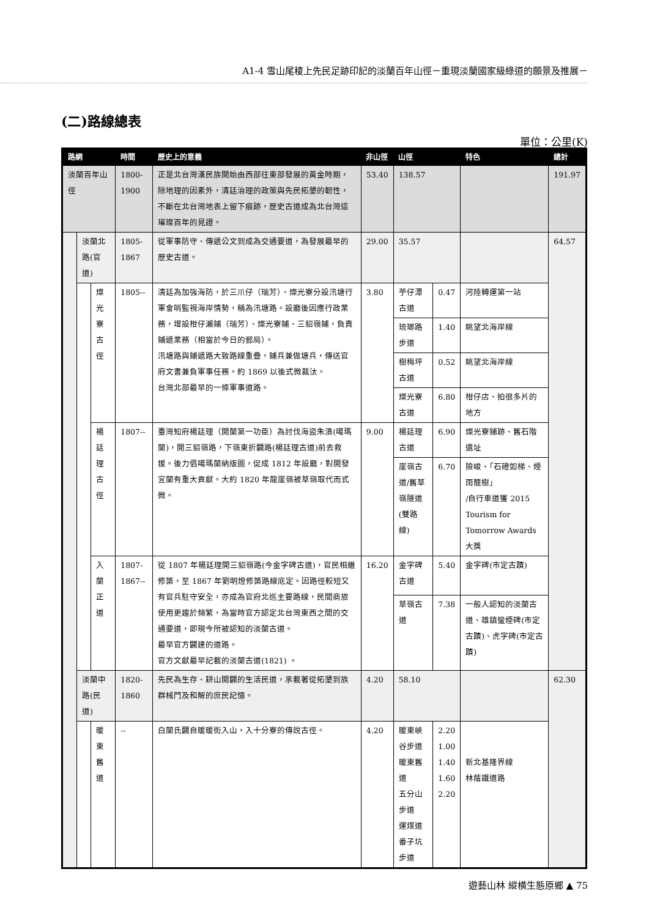A1-4 雪山尾稜上先民足跡印記的淡蘭百年山徑－重現淡蘭國家級綠道的願景及推展－
(二)路線總表
單位：公里(K)
| 路網 | | | 時間 | 歷史上的意義 | 非山徑 | 山徑 | | 特色 | 總計 |
| --- | --- | --- | --- | --- | --- | --- | --- | --- | --- |
| 淡蘭百年山徑 | | | 1800-1900 | 正是北台灣漢民族開始由西部往東部發展的黃金時期，除地理的因素外，清廷治理的政策與先民拓墾的韌性，不斷在北台灣地表上留下痕跡，歷史古道成為北台灣這璀璨百年的見證。 | 53.40 | 138.57 | | | 191.97 |
| | 淡蘭北路(官道) | | 1805-1867 | 從軍事防守、傳遞公文到成為交通要道，為發展最早的歷史古道。 | 29.00 | 35.57 | | | 64.57 |
| | | 燦光寮古徑 | 1805-- | 清廷為加強海防，於三爪仔（瑞芳）、燦光寮分設汛塘行軍會哨監視海岸情勢，稱為汛塘路。設廳後因應行政業務，增設柑仔瀨鋪（瑞芳）、燦光寮鋪、三貂嶺鋪，負責鋪遞業務（相當於今日的郵局）。 汛塘路與鋪遞路大致路線重疊，鋪兵兼做塘兵，傳送官府文書兼負軍事任務。約 1869 以後式微裁汰。 台灣北部最早的一條軍事道路。 | 3.80 | 苧仔潭古道 | 0.47 | 河陸轉運第一站 | |
| | | | | | | 琉瑯路步道 | 1.40 | 眺望北海岸線 | |
| | | | | | | 樹梅坪古道 | 0.52 | 眺望北海岸線 | |
| | | | | | | 燦光寮古道 | 6.80 | 柑仔店、拍很多片的地方 | |
| | | 楊廷理古徑 | 1807-- | 臺灣知府楊廷理（開蘭第一功臣）為討伐海盜朱濆(噶瑪蘭)，開三貂嶺路，下嶺東折闢路(楊廷理古道)前去救援。後力倡噶瑪蘭納版圖，促成 1812 年設廳，對開發宜蘭有重大貢獻。大約 1820 年龍崖嶺被草嶺取代而式微。 | 9.00 | 楊廷理古道 | 6.90 | 燦光寮鋪跡、舊石階遺址 | |
| | | | | | | 崖嶺古道/舊草嶺隧道(雙路線) | 6.70 | 險峻、「石磴如梯、煙雨籠樹」 /自行車道獲 2015 Tourism for Tomorrow Awards 大獎 | |
| | | 入蘭正道 | 1807-1867-- | 從 1807 年楊廷理開三貂嶺路(今金字碑古道)，官民相繼修築，至 1867 年劉明燈修築路線底定。因路徑較短又有官兵駐守安全，亦成為官府北巡主要路線，民間商旅使用更趨於頻繁，為當時官方認定北台灣東西之間的交通要道，即現今所被認知的淡蘭古道。 最早官方闢建的道路。 官方文獻最早記載的淡蘭古道(1821) 。 | 16.20 | 金字碑古道 | 5.40 | 金字碑(市定古蹟) | |
| | | | | | | 草嶺古道 | 7.38 | 一般人認知的淡蘭古道、雄鎮蠻煙碑(市定古蹟)、虎字碑(市定古蹟) | |
| | 淡蘭中路(民道) | | 1820-1860 | 先民為生存、耕山開闢的生活民道，承載著從拓墾到族群械鬥及和解的庶民記憶。 | 4.20 | 58.10 | | | 62.30 |
| | | 暖東舊道 | -- | 白蘭氏闢自暖暖街入山，入十分寮的傳說古徑。 | 4.20 | 暖東峽谷步道 暖東舊道 五分山步道 運煤道 番子坑步道 | 2.20 1.00 1.40 1.60 2.20 | 新北基隆界線 林蔭鐵道路 | |
遊藝山林 縱橫生態原鄉 ▲ 75